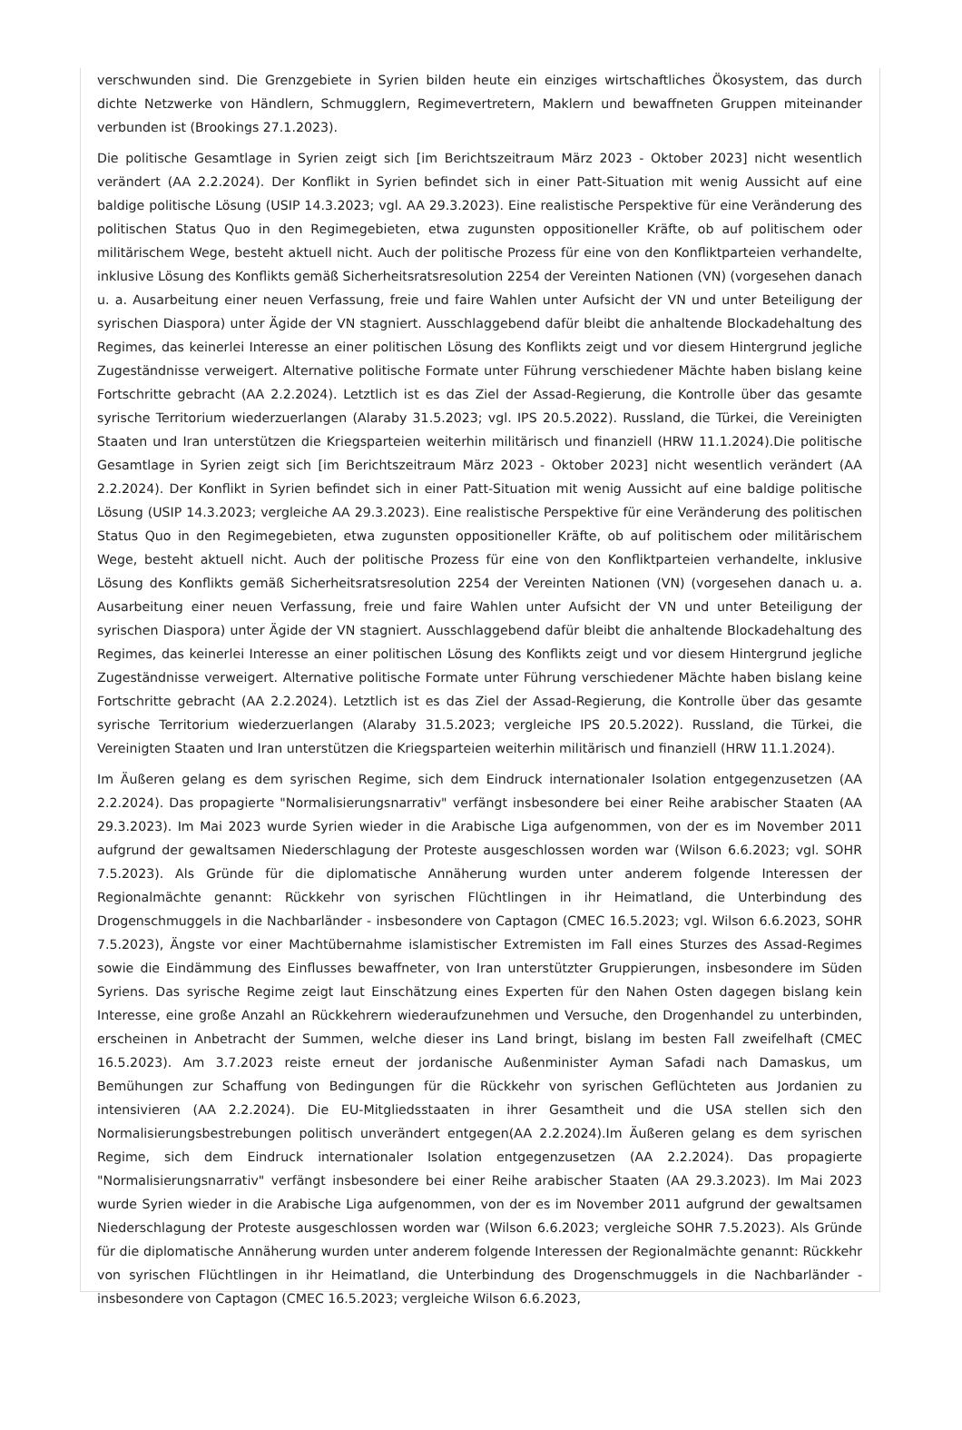verschwunden sind. Die Grenzgebiete in Syrien bilden heute ein einziges wirtschaftliches Ökosystem, das durch dichte Netzwerke von Händlern, Schmugglern, Regimevertretern, Maklern und bewaffneten Gruppen miteinander verbunden ist (Brookings 27.1.2023).
Die politische Gesamtlage in Syrien zeigt sich [im Berichtszeitraum März 2023 - Oktober 2023] nicht wesentlich verändert (AA 2.2.2024). Der Konflikt in Syrien befindet sich in einer Patt-Situation mit wenig Aussicht auf eine baldige politische Lösung (USIP 14.3.2023; vgl. AA 29.3.2023). Eine realistische Perspektive für eine Veränderung des politischen Status Quo in den Regimegebieten, etwa zugunsten oppositioneller Kräfte, ob auf politischem oder militärischem Wege, besteht aktuell nicht. Auch der politische Prozess für eine von den Konfliktparteien verhandelte, inklusive Lösung des Konflikts gemäß Sicherheitsratsresolution 2254 der Vereinten Nationen (VN) (vorgesehen danach u. a. Ausarbeitung einer neuen Verfassung, freie und faire Wahlen unter Aufsicht der VN und unter Beteiligung der syrischen Diaspora) unter Ägide der VN stagniert. Ausschlaggebend dafür bleibt die anhaltende Blockadehaltung des Regimes, das keinerlei Interesse an einer politischen Lösung des Konflikts zeigt und vor diesem Hintergrund jegliche Zugeständnisse verweigert. Alternative politische Formate unter Führung verschiedener Mächte haben bislang keine Fortschritte gebracht (AA 2.2.2024). Letztlich ist es das Ziel der Assad-Regierung, die Kontrolle über das gesamte syrische Territorium wiederzuerlangen (Alaraby 31.5.2023; vgl. IPS 20.5.2022). Russland, die Türkei, die Vereinigten Staaten und Iran unterstützen die Kriegsparteien weiterhin militärisch und finanziell (HRW 11.1.2024).Die politische Gesamtlage in Syrien zeigt sich [im Berichtszeitraum März 2023 - Oktober 2023] nicht wesentlich verändert (AA 2.2.2024). Der Konflikt in Syrien befindet sich in einer Patt-Situation mit wenig Aussicht auf eine baldige politische Lösung (USIP 14.3.2023; vergleiche AA 29.3.2023). Eine realistische Perspektive für eine Veränderung des politischen Status Quo in den Regimegebieten, etwa zugunsten oppositioneller Kräfte, ob auf politischem oder militärischem Wege, besteht aktuell nicht. Auch der politische Prozess für eine von den Konfliktparteien verhandelte, inklusive Lösung des Konflikts gemäß Sicherheitsratsresolution 2254 der Vereinten Nationen (VN) (vorgesehen danach u. a. Ausarbeitung einer neuen Verfassung, freie und faire Wahlen unter Aufsicht der VN und unter Beteiligung der syrischen Diaspora) unter Ägide der VN stagniert. Ausschlaggebend dafür bleibt die anhaltende Blockadehaltung des Regimes, das keinerlei Interesse an einer politischen Lösung des Konflikts zeigt und vor diesem Hintergrund jegliche Zugeständnisse verweigert. Alternative politische Formate unter Führung verschiedener Mächte haben bislang keine Fortschritte gebracht (AA 2.2.2024). Letztlich ist es das Ziel der Assad-Regierung, die Kontrolle über das gesamte syrische Territorium wiederzuerlangen (Alaraby 31.5.2023; vergleiche IPS 20.5.2022). Russland, die Türkei, die Vereinigten Staaten und Iran unterstützen die Kriegsparteien weiterhin militärisch und finanziell (HRW 11.1.2024).
Im Äußeren gelang es dem syrischen Regime, sich dem Eindruck internationaler Isolation entgegenzusetzen (AA 2.2.2024). Das propagierte "Normalisierungsnarrativ" verfängt insbesondere bei einer Reihe arabischer Staaten (AA 29.3.2023). Im Mai 2023 wurde Syrien wieder in die Arabische Liga aufgenommen, von der es im November 2011 aufgrund der gewaltsamen Niederschlagung der Proteste ausgeschlossen worden war (Wilson 6.6.2023; vgl. SOHR 7.5.2023). Als Gründe für die diplomatische Annäherung wurden unter anderem folgende Interessen der Regionalmächte genannt: Rückkehr von syrischen Flüchtlingen in ihr Heimatland, die Unterbindung des Drogenschmuggels in die Nachbarländer - insbesondere von Captagon (CMEC 16.5.2023; vgl. Wilson 6.6.2023, SOHR 7.5.2023), Ängste vor einer Machtübernahme islamistischer Extremisten im Fall eines Sturzes des Assad-Regimes sowie die Eindämmung des Einflusses bewaffneter, von Iran unterstützter Gruppierungen, insbesondere im Süden Syriens. Das syrische Regime zeigt laut Einschätzung eines Experten für den Nahen Osten dagegen bislang kein Interesse, eine große Anzahl an Rückkehrern wiederaufzunehmen und Versuche, den Drogenhandel zu unterbinden, erscheinen in Anbetracht der Summen, welche dieser ins Land bringt, bislang im besten Fall zweifelhaft (CMEC 16.5.2023). Am 3.7.2023 reiste erneut der jordanische Außenminister Ayman Safadi nach Damaskus, um Bemühungen zur Schaffung von Bedingungen für die Rückkehr von syrischen Geflüchteten aus Jordanien zu intensivieren (AA 2.2.2024). Die EU-Mitgliedsstaaten in ihrer Gesamtheit und die USA stellen sich den Normalisierungsbestrebungen politisch unverändert entgegen(AA 2.2.2024).Im Äußeren gelang es dem syrischen Regime, sich dem Eindruck internationaler Isolation entgegenzusetzen (AA 2.2.2024). Das propagierte "Normalisierungsnarrativ" verfängt insbesondere bei einer Reihe arabischer Staaten (AA 29.3.2023). Im Mai 2023 wurde Syrien wieder in die Arabische Liga aufgenommen, von der es im November 2011 aufgrund der gewaltsamen Niederschlagung der Proteste ausgeschlossen worden war (Wilson 6.6.2023; vergleiche SOHR 7.5.2023). Als Gründe für die diplomatische Annäherung wurden unter anderem folgende Interessen der Regionalmächte genannt: Rückkehr von syrischen Flüchtlingen in ihr Heimatland, die Unterbindung des Drogenschmuggels in die Nachbarländer - insbesondere von Captagon (CMEC 16.5.2023; vergleiche Wilson 6.6.2023,